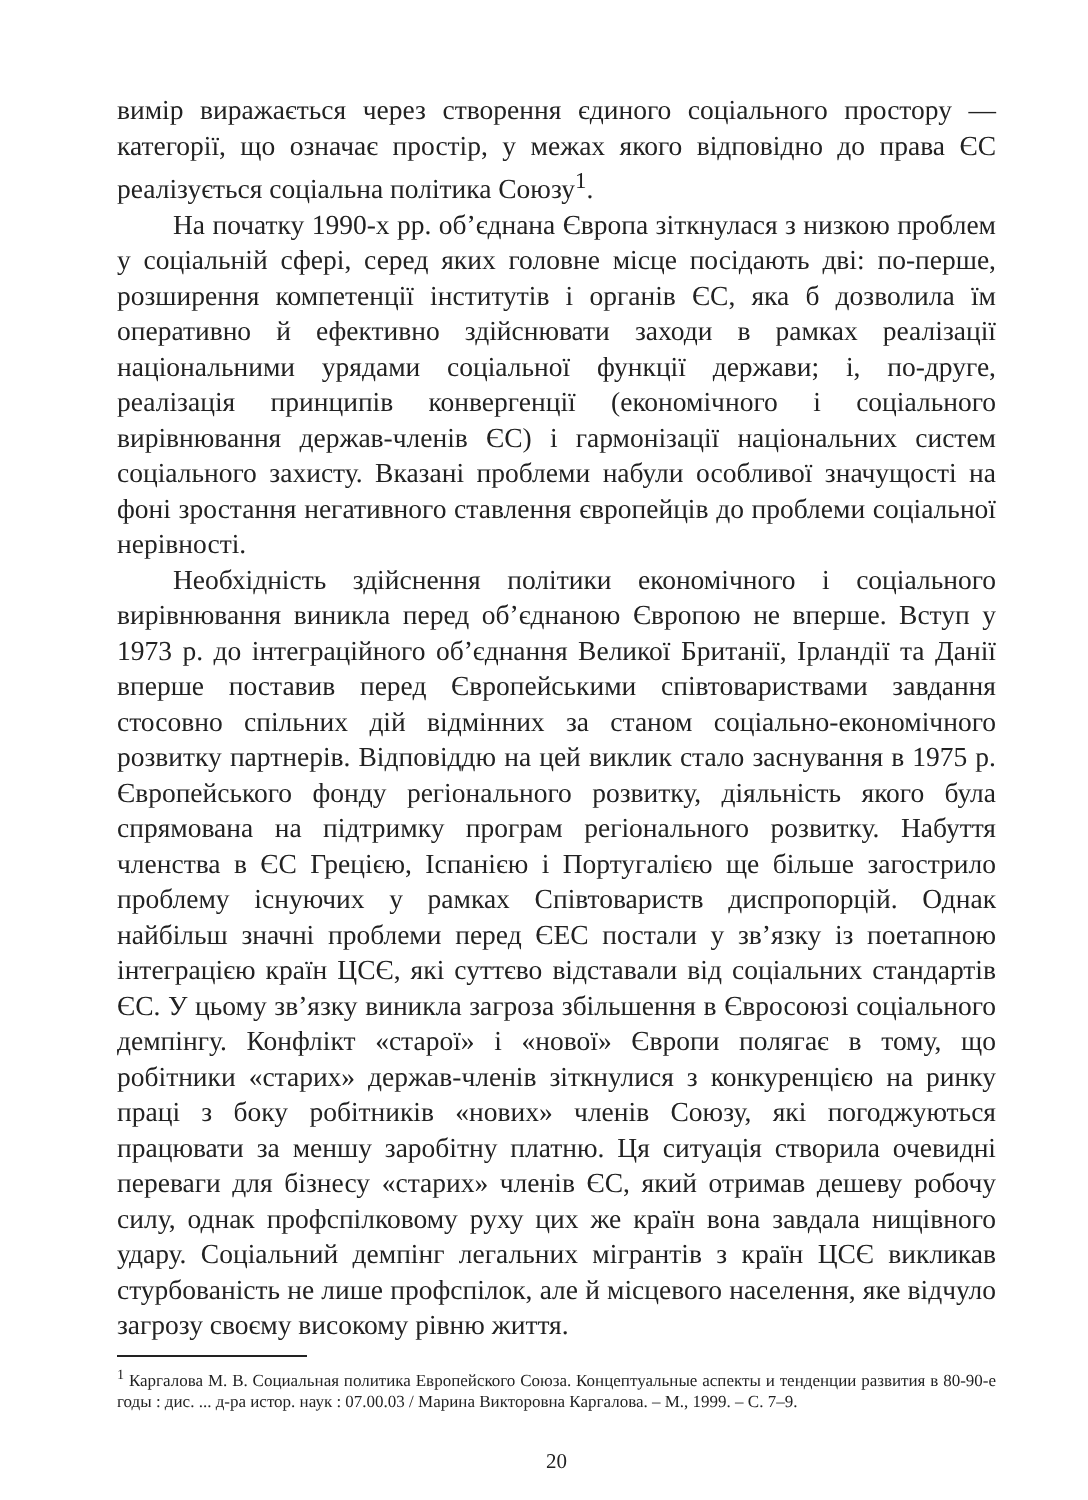вимір виражається через створення єдиного соціального простору — категорії, що означає простір, у межах якого відповідно до права ЄС реалізується соціальна політика Союзу<sup>1</sup>.
На початку 1990-х рр. об’єднана Європа зіткнулася з низкою проблем у соціальній сфері, серед яких головне місце посідають дві: по-перше, розширення компетенції інститутів і органів ЄС, яка б дозволила їм оперативно й ефективно здійснювати заходи в рамках реалізації національними урядами соціальної функції держави; і, по-друге, реалізація принципів конвергенції (економічного і соціального вирівнювання держав-членів ЄС) і гармонізації національних систем соціального захисту. Вказані проблеми набули особливої значущості на фоні зростання негативного ставлення європейців до проблеми соціальної нерівності.
Необхідність здійснення політики економічного і соціального вирівнювання виникла перед об’єднаною Європою не вперше. Вступ у 1973 р. до інтеграційного об’єднання Великої Британії, Ірландії та Данії вперше поставив перед Європейськими співтовариствами завдання стосовно спільних дій відмінних за станом соціально-економічного розвитку партнерів. Відповіддю на цей виклик стало заснування в 1975 р. Європейського фонду регіонального розвитку, діяльність якого була спрямована на підтримку програм регіонального розвитку. Набуття членства в ЄС Грецією, Іспанією і Португалією ще більше загострило проблему існуючих у рамках Співтовариств диспропорцій. Однак найбільш значні проблеми перед ЄЕС постали у зв’язку із поетапною інтеграцією країн ЦСЄ, які суттєво відставали від соціальних стандартів ЄС. У цьому зв’язку виникла загроза збільшення в Євросоюзі соціального демпінгу. Конфлікт «старої» і «нової» Європи полягає в тому, що робітники «старих» держав-членів зіткнулися з конкуренцією на ринку праці з боку робітників «нових» членів Союзу, які погоджуються працювати за меншу заробітну платню. Ця ситуація створила очевидні переваги для бізнесу «старих» членів ЄС, який отримав дешеву робочу силу, однак профспілковому руху цих же країн вона завдала нищівного удару. Соціальний демпінг легальних мігрантів з країн ЦСЄ викликав стурбованість не лише профспілок, але й місцевого населення, яке відчуло загрозу своєму високому рівню життя.
<sup>1</sup> Каргалова М. В. Социальная политика Европейского Союза. Концептуальные аспекты и тенденции развития в 80-90-е годы : дис. ... д-ра истор. наук : 07.00.03 / Марина Викторовна Каргалова. – М., 1999. – С. 7–9.
20